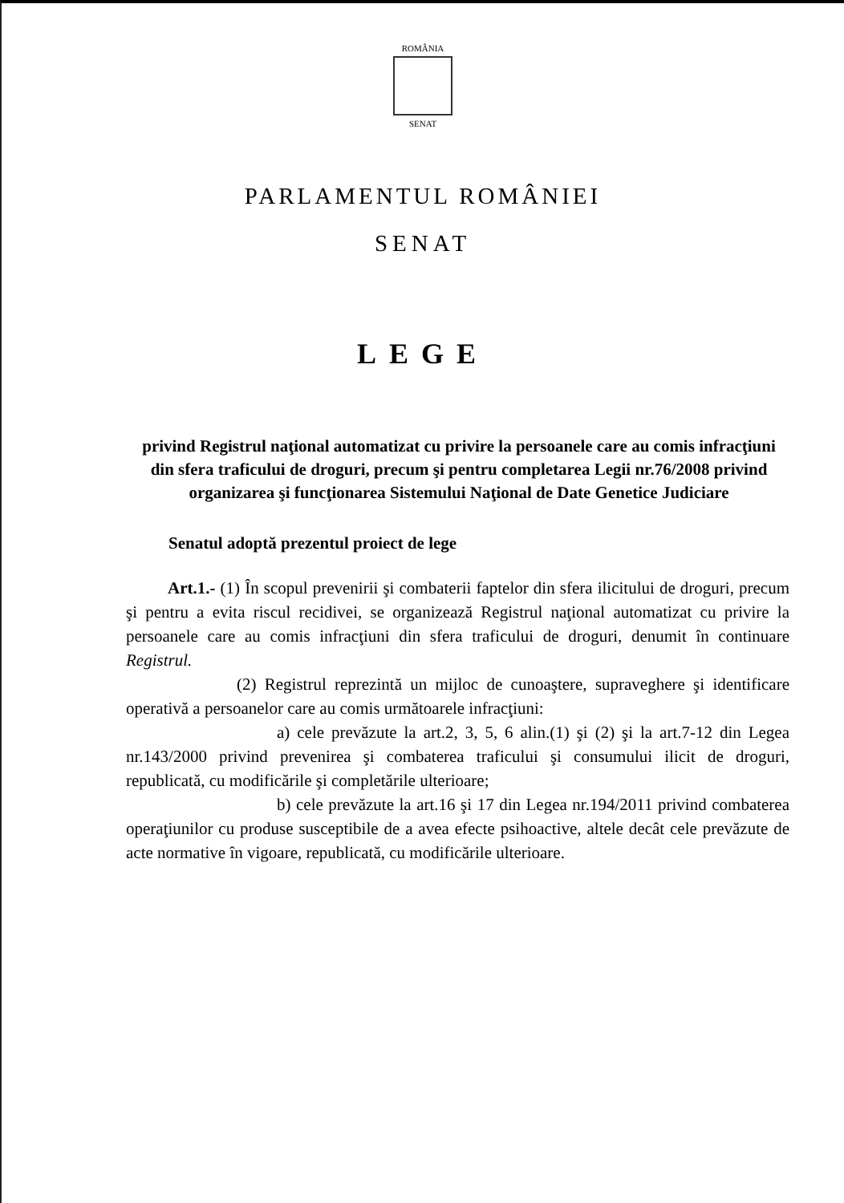ROMÂNIA
SENAT
PARLAMENTUL ROMÂNIEI
SENAT
LEGE
privind Registrul naţional automatizat cu privire la persoanele care au comis infracţiuni din sfera traficului de droguri, precum şi pentru completarea Legii nr.76/2008 privind organizarea şi funcţionarea Sistemului Naţional de Date Genetice Judiciare
Senatul adoptă prezentul proiect de lege
Art.1.- (1) În scopul prevenirii şi combaterii faptelor din sfera ilicitului de droguri, precum şi pentru a evita riscul recidivei, se organizează Registrul naţional automatizat cu privire la persoanele care au comis infracţiuni din sfera traficului de droguri, denumit în continuare Registrul.
(2) Registrul reprezintă un mijloc de cunoaştere, supraveghere şi identificare operativă a persoanelor care au comis următoarele infracţiuni:
a) cele prevăzute la art.2, 3, 5, 6 alin.(1) şi (2) şi la art.7-12 din Legea nr.143/2000 privind prevenirea şi combaterea traficului şi consumului ilicit de droguri, republicată, cu modificările şi completările ulterioare;
b) cele prevăzute la art.16 şi 17 din Legea nr.194/2011 privind combaterea operaţiunilor cu produse susceptibile de a avea efecte psihoactive, altele decât cele prevăzute de acte normative în vigoare, republicată, cu modificările ulterioare.